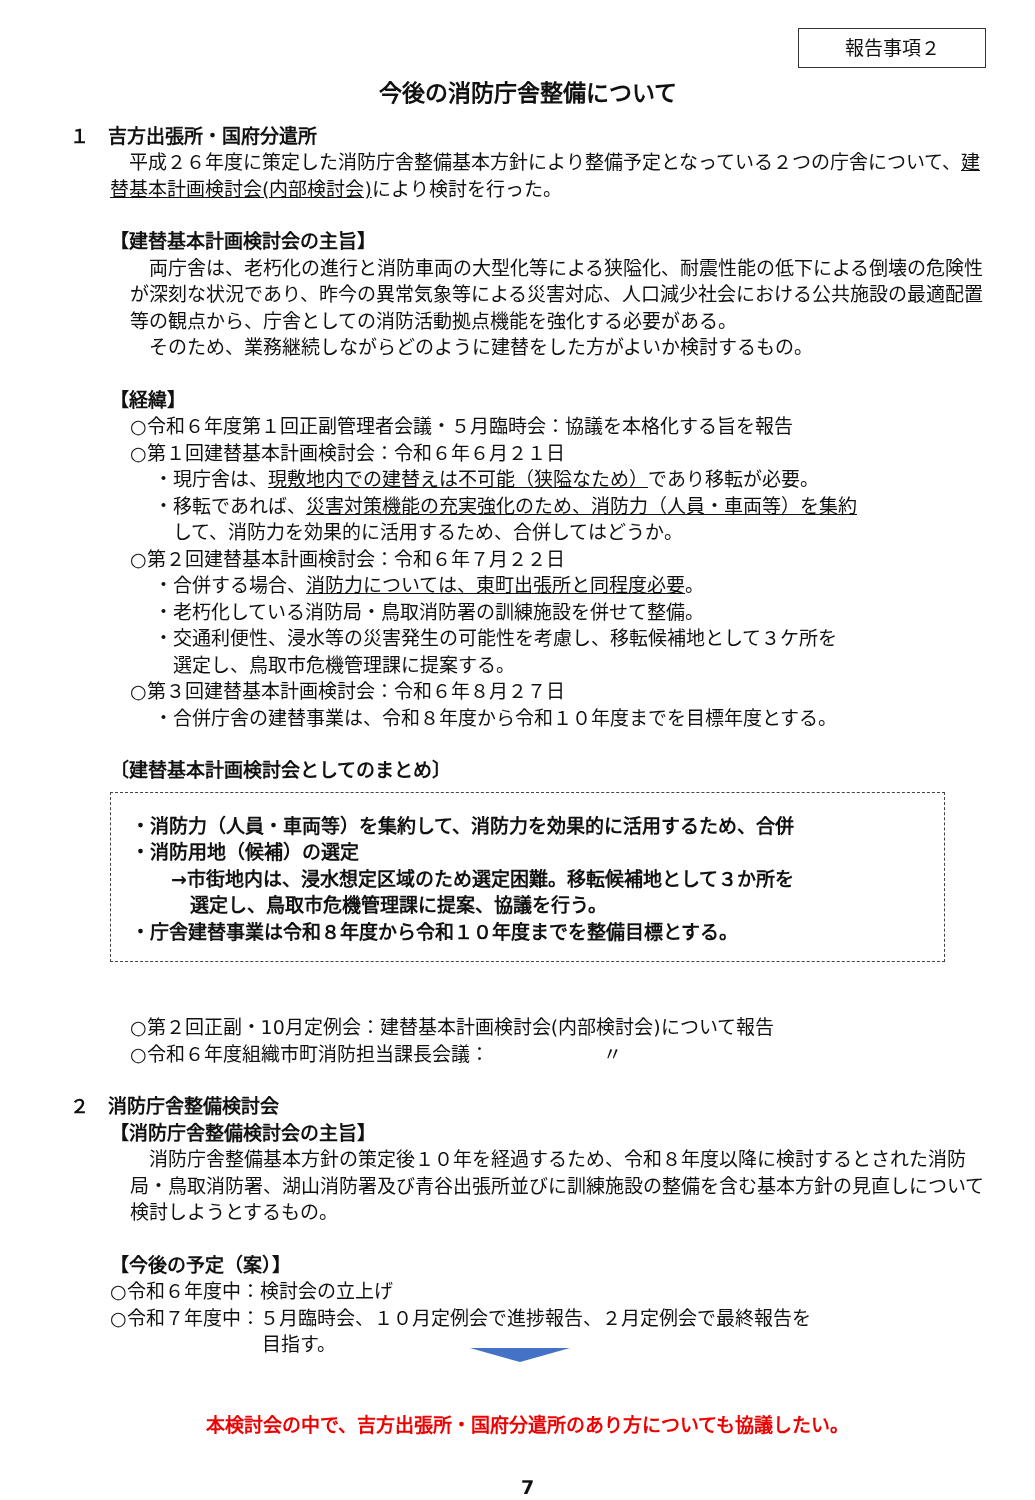報告事項２
今後の消防庁舎整備について
１　吉方出張所・国府分遣所
　平成２６年度に策定した消防庁舎整備基本方針により整備予定となっている２つの庁舎について、建替基本計画検討会(内部検討会) により検討を行った。
【建替基本計画検討会の主旨】
　両庁舎は、老朽化の進行と消防車両の大型化等による狭隘化、耐震性能の低下による倒壊の危険性が深刻な状況であり、昨今の異常気象等による災害対応、人口減少社会における公共施設の最適配置等の観点から、庁舎としての消防活動拠点機能を強化する必要がある。
　そのため、業務継続しながらどのように建替をした方がよいか検討するもの。
【経緯】
○令和６年度第１回正副管理者会議・５月臨時会：協議を本格化する旨を報告
○第１回建替基本計画検討会：令和６年６月２１日
・現庁舎は、現敷地内での建替えは不可能（狭隘なため）であり移転が必要。
・移転であれば、災害対策機能の充実強化のため、消防力（人員・車両等）を集約
　して、消防力を効果的に活用するため、合併してはどうか。
○第２回建替基本計画検討会：令和６年７月２２日
・合併する場合、消防力については、東町出張所と同程度必要。
・老朽化している消防局・鳥取消防署の訓練施設を併せて整備。
・交通利便性、浸水等の災害発生の可能性を考慮し、移転候補地として３ケ所を
　選定し、鳥取市危機管理課に提案する。
○第３回建替基本計画検討会：令和６年８月２７日
・合併庁舎の建替事業は、令和８年度から令和１０年度までを目標年度とする。
〔建替基本計画検討会としてのまとめ〕
・消防力（人員・車両等）を集約して、消防力を効果的に活用するため、合併
・消防用地（候補）の選定
→市街地内は、浸水想定区域のため選定困難。移転候補地として３か所を
　選定し、鳥取市危機管理課に提案、協議を行う。
・庁舎建替事業は令和８年度から令和１０年度までを整備目標とする。
○第２回正副・10月定例会：建替基本計画検討会(内部検討会)について報告
○令和６年度組織市町消防担当課長会議：　　　　　　〃
２　消防庁舎整備検討会
【消防庁舎整備検討会の主旨】
　消防庁舎整備基本方針の策定後１０年を経過するため、令和８年度以降に検討するとされた消防局・鳥取消防署、湖山消防署及び青谷出張所並びに訓練施設の整備を含む基本方針の見直しについて検討しようとするもの。
【今後の予定（案）】
○令和６年度中：検討会の立上げ
○令和７年度中：５月臨時会、１０月定例会で進捗報告、２月定例会で最終報告を
　　　　　　　　目指す。
本検討会の中で、吉方出張所・国府分遣所のあり方についても協議したい。
7